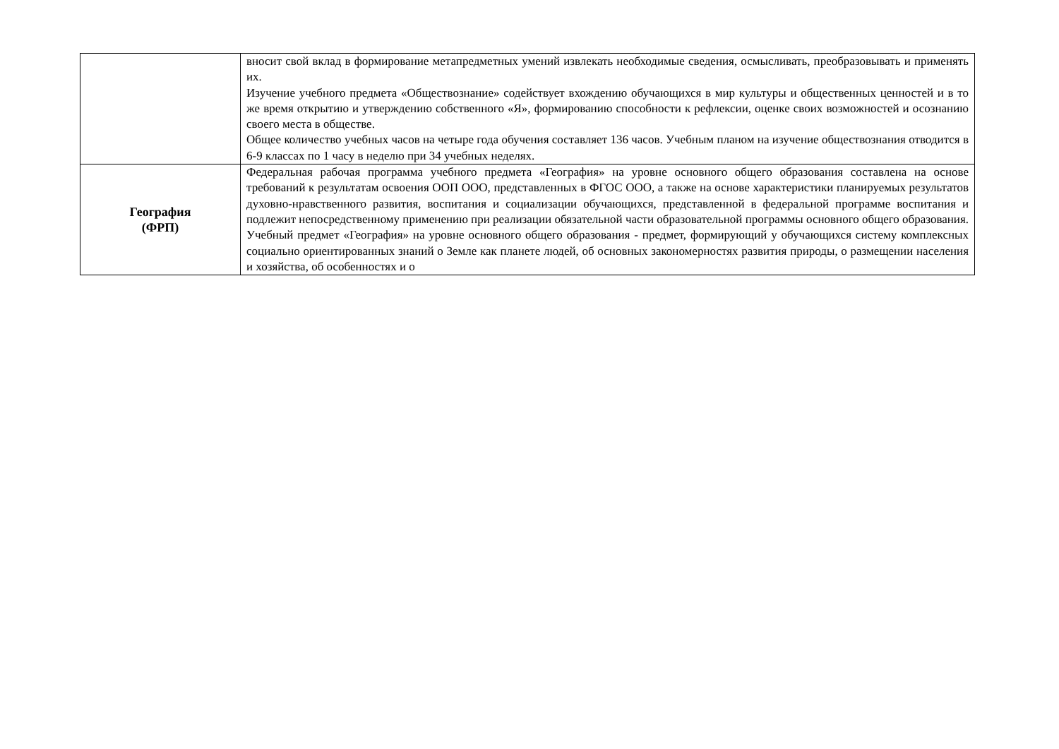| | вносит свой вклад в формирование метапредметных умений извлекать необходимые сведения, осмысливать, преобразовывать и применять их. Изучение учебного предмета «Обществознание» содействует вхождению обучающихся в мир культуры и общественных ценностей и в то же время открытию и утверждению собственного «Я», формированию способности к рефлексии, оценке своих возможностей и осознанию своего места в обществе. Общее количество учебных часов на четыре года обучения составляет 136 часов. Учебным планом на изучение обществознания отводится в 6-9 классах по 1 часу в неделю при 34 учебных неделях. |
| География (ФРП) | Федеральная рабочая программа учебного предмета «География» на уровне основного общего образования составлена на основе требований к результатам освоения ООП ООО, представленных в ФГОС ООО, а также на основе характеристики планируемых результатов духовно-нравственного развития, воспитания и социализации обучающихся, представленной в федеральной программе воспитания и подлежит непосредственному применению при реализации обязательной части образовательной программы основного общего образования. Учебный предмет «География» на уровне основного общего образования - предмет, формирующий у обучающихся систему комплексных социально ориентированных знаний о Земле как планете людей, об основных закономерностях развития природы, о размещении населения и хозяйства, об особенностях и о |